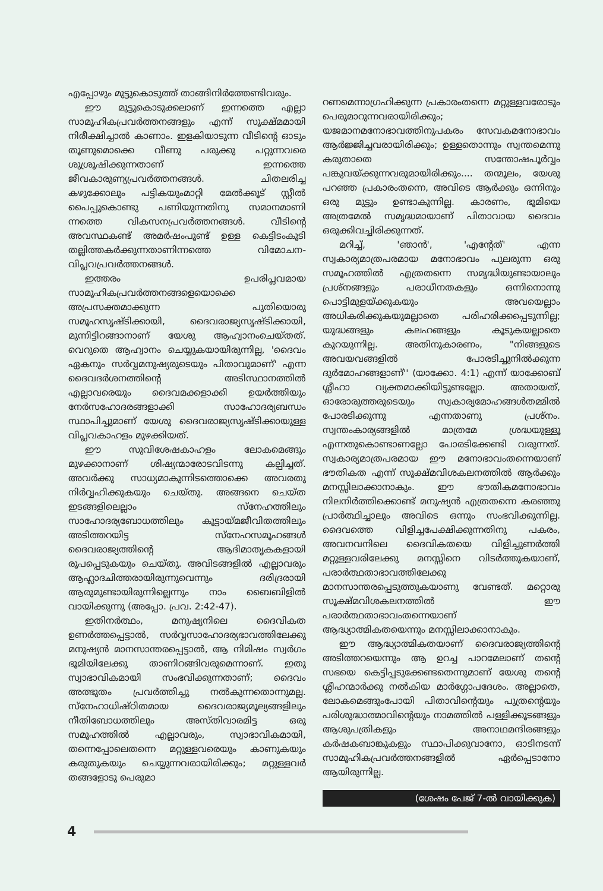എപ്പോഴും മുട്ടുകൊടുത്ത് താങ്ങിനിർത്തേണ്ടിവരും.
ഈ മുട്ടുകൊടുക്കലാണ് ഇന്നത്തെ എല്ലാ സാമൂഹികപ്രവർത്തനങ്ങളും എന്ന് സൂക്ഷ്മമായി നിരീക്ഷിച്ചാൽ കാണാം. ഇളകിയാടുന്ന വീടിന്റെ ഓടും തൂണുമൊക്കെ വീണു പരുക്കു പറ്റുന്നവരെ ശുശ്രൂഷിക്കുന്നതാണ് ഇന്നത്തെ ജീവകാരുണ്യപ്രവർത്തനങ്ങൾ. ചിതലരിച്ച കഴുക്കോലും പട്ടികയുംമാറ്റി മേൽക്കൂട് സ്റ്റീൽ പൈപ്പുകൊണ്ടു പണിയുന്നതിനു സമാനമാണി ന്നത്തെ വികസനപ്രവർത്തനങ്ങൾ. വീടിന്റെ അവസ്ഥകണ്ട് അമർഷംപൂണ്ട് ഉള്ള കെട്ടിടംകൂടി തല്ലിത്തകർക്കുന്നതാണിന്നത്തെ വിമോചന-വിപ്ലവപ്രവർത്തനങ്ങൾ.
ഇത്തരം ഉപരിപ്ലവമായ സാമൂഹികപ്രവർത്തനങ്ങളെയൊക്കെ അപ്രസക്തമാക്കുന്ന പുതിയൊരു സമൂഹസൃഷ്ടിക്കായി, ദൈവരാജ്യസൃഷ്ടിക്കായി, മുന്നിട്ടിറങ്ങാനാണ് യേശു ആഹ്വാനംചെയ്തത്. വെറുതെ ആഹ്വാനം ചെയ്യുകയായിരുന്നില്ല, 'ദൈവം ഏകനും സർവ്വമനുഷ്യരുടെയും പിതാവുമാണ്' എന്ന ദൈവദർശനത്തിന്റെ അടിസ്ഥാനത്തിൽ എല്ലാവരെയും ദൈവമക്കളാക്കി ഉയർത്തിയും നേർസഹോദരങ്ങളാക്കി സാഹോദര്യബന്ധം സ്ഥാപിച്ചുമാണ് യേശു ദൈവരാജ്യസൃഷ്ടിക്കായുള്ള വിപ്ലവകാഹളം മുഴക്കിയത്.
ഈ സുവിശേഷകാഹളം ലോകമെങ്ങും മുഴക്കാനാണ് ശിഷ്യന്മാരോടവിടന്നു കല്പിച്ചത്. അവർക്കു സാധ്യമാകുന്നിടത്തൊക്കെ അവരതു നിർവ്വഹിക്കുകയും ചെയ്തു. അങ്ങനെ ചെയ്ത ഇടങ്ങളിലെല്ലാം സ്നേഹത്തിലും സാഹോദര്യബോധത്തിലും കൂട്ടായ്മജീവിതത്തിലും അടിത്തറയിട്ട സ്നേഹസമൂഹങ്ങൾ ദൈവരാജ്യത്തിന്റെ ആദിമാതൃകകളായി രൂപപ്പെടുകയും ചെയ്തു. അവിടങ്ങളിൽ എല്ലാവരും ആഹ്ലാദചിത്തരായിരുന്നുവെന്നും ദരിദ്രരായി ആരുമുണ്ടായിരുന്നില്ലെന്നും നാം ബൈബിളിൽ വായിക്കുന്നു (അപ്പോ. പ്രവ. 2:42-47).
ഇതിനർത്ഥം, മനുഷ്യനിലെ ദൈവികത ഉണർത്തപ്പെട്ടാൽ, സർവ്വസാഹോദര്യഭാവത്തിലേക്കു മനുഷ്യൻ മാനസാന്തരപ്പെട്ടാൽ, ആ നിമിഷം സ്വർഗം ഭൂമിയിലേക്കു താണിറങ്ങിവരുമെന്നാണ്. ഇതു സ്വാഭാവികമായി സംഭവിക്കുന്നതാണ്; ദൈവം അത്ഭുതം പ്രവർത്തിച്ചു നൽകുന്നതൊന്നുമല്ല. സ്നേഹാധിഷ്ഠിതമായ ദൈവരാജ്യമൂല്യങ്ങളിലും നീതിബോധത്തിലും അസ്തിവാരമിട്ട ഒരു സമൂഹത്തിൽ എല്ലാവരും, സ്വാഭാവികമായി, തന്നെപ്പോലെതന്നെ മറ്റുള്ളവരെയും കാണുകയും കരുതുകയും ചെയ്യുന്നവരായിരിക്കും; മറ്റുള്ളവർ തങ്ങളോടു പെരുമാ
റണമെന്നാഗ്രഹിക്കുന്ന പ്രകാരംതന്നെ മറ്റുള്ളവരോടും പെരുമാറുന്നവരായിരിക്കും; യജമാനമനോഭാവത്തിനുപകരം സേവകമനോഭാവം ആർജ്ജിച്ചവരായിരിക്കും; ഉള്ളതൊന്നും സ്വന്തമെന്നു കരുതാതെ സന്തോഷപൂർവ്വം പങ്കുവയ്ക്കുന്നവരുമായിരിക്കും.... തന്മൂലം, യേശു പറഞ്ഞ പ്രകാരംതന്നെ, അവിടെ ആർക്കും ഒന്നിനും ഒരു മുട്ടും ഉണ്ടാകുന്നില്ല. കാരണം, ഭൂമിയെ അത്രമേൽ സമൃദ്ധമായാണ് പിതാവായ ദൈവം ഒരുക്കിവച്ചിരിക്കുന്നത്.
മറിച്ച്, 'ഞാൻ', 'എന്റേത്' എന്ന സ്വകാര്യമാത്രപരമായ മനോഭാവം പുലരുന്ന ഒരു സമൂഹത്തിൽ എത്രതന്നെ സമൃദ്ധിയുണ്ടായാലും പ്രശ്നങ്ങളും പരാധീനതകളും ഒന്നിനൊന്നു പൊട്ടിമുളയ്ക്കുകയും അവയെല്ലാം അധികരിക്കുകയുമല്ലാതെ പരിഹരിക്കപ്പെടുന്നില്ല; യുദ്ധങ്ങളും കലഹങ്ങളും കൂടുകയല്ലാതെ കുറയുന്നില്ല. അതിനുകാരണം, "നിങ്ങളുടെ അവയവങ്ങളിൽ പോരടിച്ചുനിൽക്കുന്ന ദുർമോഹങ്ങളാണ്'' (യാക്കോ. 4:1) എന്ന് യാക്കോബ് ശ്ലീഹാ വ്യക്തമാക്കിയിട്ടുണ്ടല്ലോ. അതായത്, ഓരോരുത്തരുടെയും സ്വകാര്യമോഹങ്ങൾതമ്മിൽ പോരടിക്കുന്നു എന്നതാണു പ്രശ്നം. സ്വന്തംകാര്യങ്ങളിൽ മാത്രമേ ശ്രദ്ധയുള്ളൂ എന്നതുകൊണ്ടാണല്ലോ പോരടിക്കേണ്ടി വരുന്നത്. സ്വകാര്യമാത്രപരമായ ഈ മനോഭാവംതന്നെയാണ് ഭൗതികത എന്ന് സൂക്ഷ്മവിശകലനത്തിൽ ആർക്കും മനസ്സിലാക്കാനാകും. ഈ ഭൗതികമനോഭാവം നിലനിർത്തിക്കൊണ്ട് മനുഷ്യൻ എത്രതന്നെ കരഞ്ഞു പ്രാർത്ഥിച്ചാലും അവിടെ ഒന്നും സംഭവിക്കുന്നില്ല. ദൈവത്തെ വിളിച്ചപേക്ഷിക്കുന്നതിനു പകരം, അവനവനിലെ ദൈവികതയെ വിളിച്ചുണർത്തി മറ്റുള്ളവരിലേക്കു മനസ്സിനെ വിടർത്തുകയാണ്, പരാർത്ഥതാഭാവത്തിലേക്കു മാനസാന്തരപ്പെടുത്തുകയാണു വേണ്ടത്. മറ്റൊരു സൂക്ഷ്മവിശകലനത്തിൽ ഈ പരാർത്ഥതാഭാവംതന്നെയാണ് ആദ്ധ്യാത്മികതയെന്നും മനസ്സിലാക്കാനാകും.
ഈ ആദ്ധ്യാത്മികതയാണ് ദൈവരാജ്യത്തിന്റെ അടിത്തറയെന്നും ആ ഉറച്ച പാറമേലാണ് തന്റെ സഭയെ കെട്ടിപ്പടുക്കേണ്ടതെന്നുമാണ് യേശു തന്റെ ശ്ലീഹന്മാർക്കു നൽകിയ മാർഗ്ഗോപദേശം. അല്ലാതെ, ലോകമെങ്ങുംപോയി പിതാവിന്റെയും പുത്രന്റെയും പരിശുദ്ധാത്മാവിന്റെയും നാമത്തിൽ പള്ളിക്കൂടങ്ങളും ആശുപത്രികളും അനാഥമന്ദിരങ്ങളും കർഷകബാങ്കുകളും സ്ഥാപിക്കുവാനോ, ഓടിനടന്ന് സാമൂഹികപ്രവർത്തനങ്ങളിൽ ഏർപ്പെടാനോ ആയിരുന്നില്ല.
(ശേഷം പേജ് 7-ൽ വായിക്കുക)
4